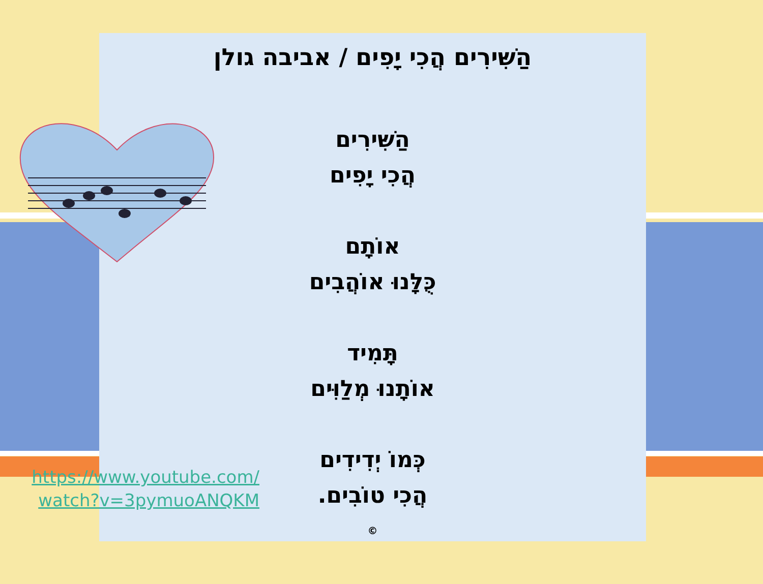הַשִּׁירִים הֲכִי יָפִים / אביבה גולן
הַשִּׁירִים
הֲכִי יָפִים
אוֹתָם
כֻּלָּנוּ אוֹהֲבִים
תָּמִיד
אוֹתָנוּ מְלַוִּים
כְּמוֹ יְדִידִים
הֲכִי טוֹבִים.
©
https://www.youtube.com/ watch?v=3pymuoANQKM